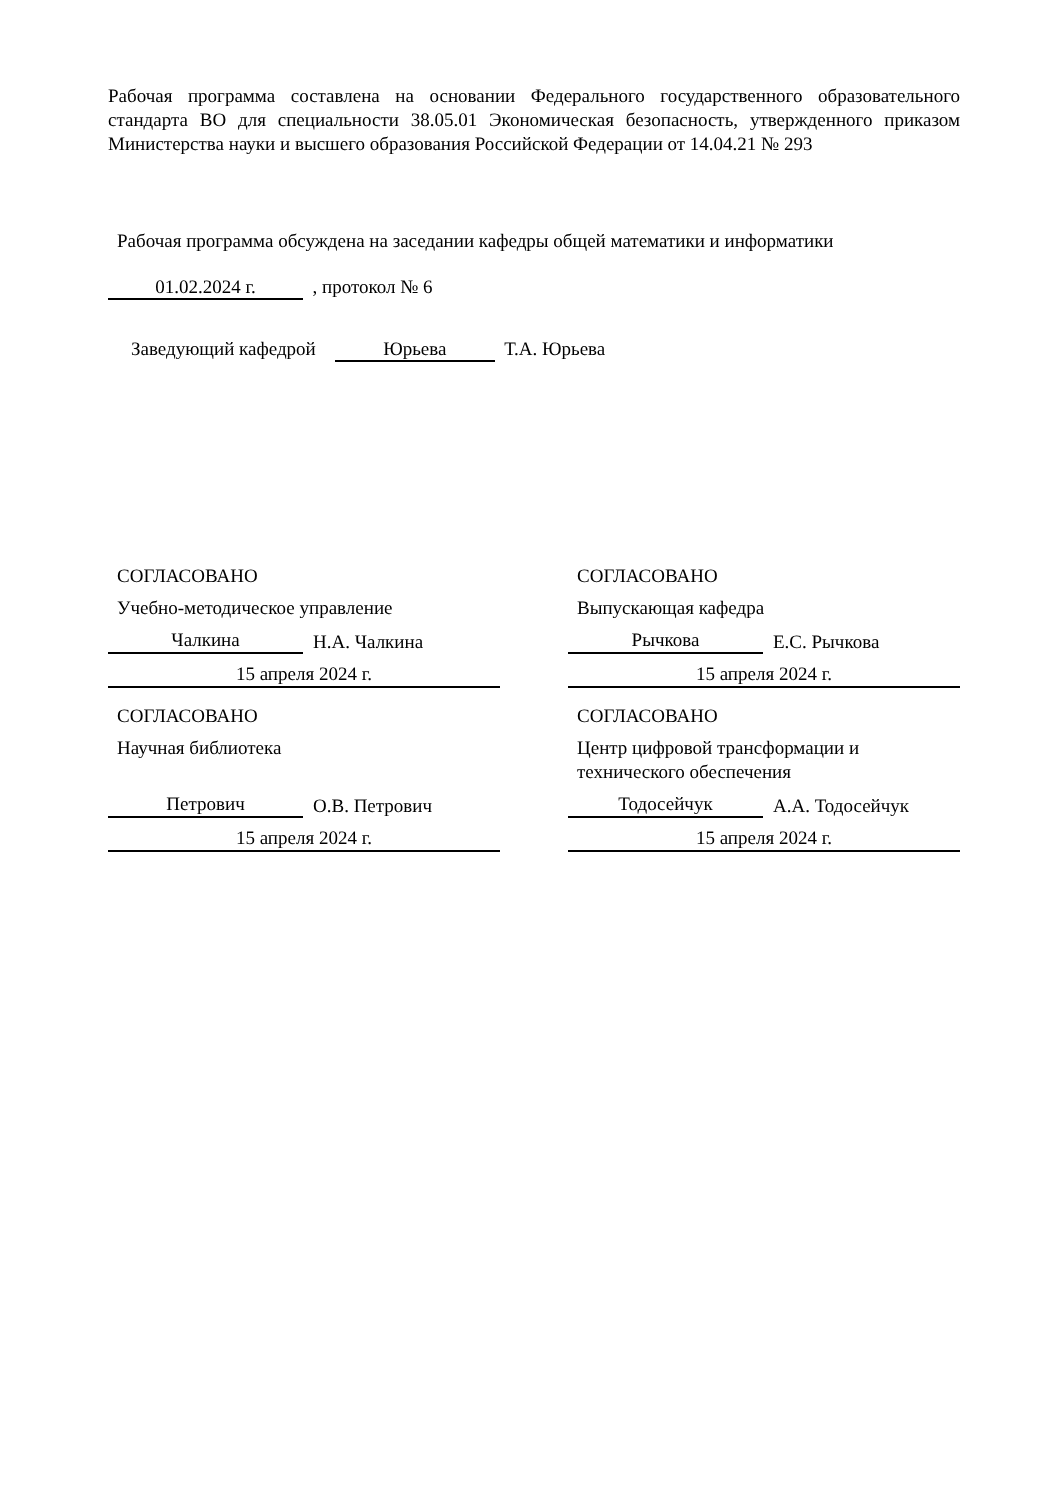Рабочая программа составлена на основании Федерального государственного образовательного стандарта ВО для специальности 38.05.01 Экономическая безопасность, утвержденного приказом Министерства науки и высшего образования Российской Федерации от 14.04.21 № 293
Рабочая программа обсуждена на заседании кафедры общей математики и информатики
01.02.2024 г. , протокол № 6
Заведующий кафедрой Юрьева Т.А. Юрьева
СОГЛАСОВАНО
Учебно-методическое управление
Чалкина Н.А. Чалкина
15 апреля 2024 г.
СОГЛАСОВАНО
Выпускающая кафедра
Рычкова Е.С. Рычкова
15 апреля 2024 г.
СОГЛАСОВАНО
Научная библиотека
Петрович О.В. Петрович
15 апреля 2024 г.
СОГЛАСОВАНО
Центр цифровой трансформации и технического обеспечения
Тодосейчук А.А. Тодосейчук
15 апреля 2024 г.